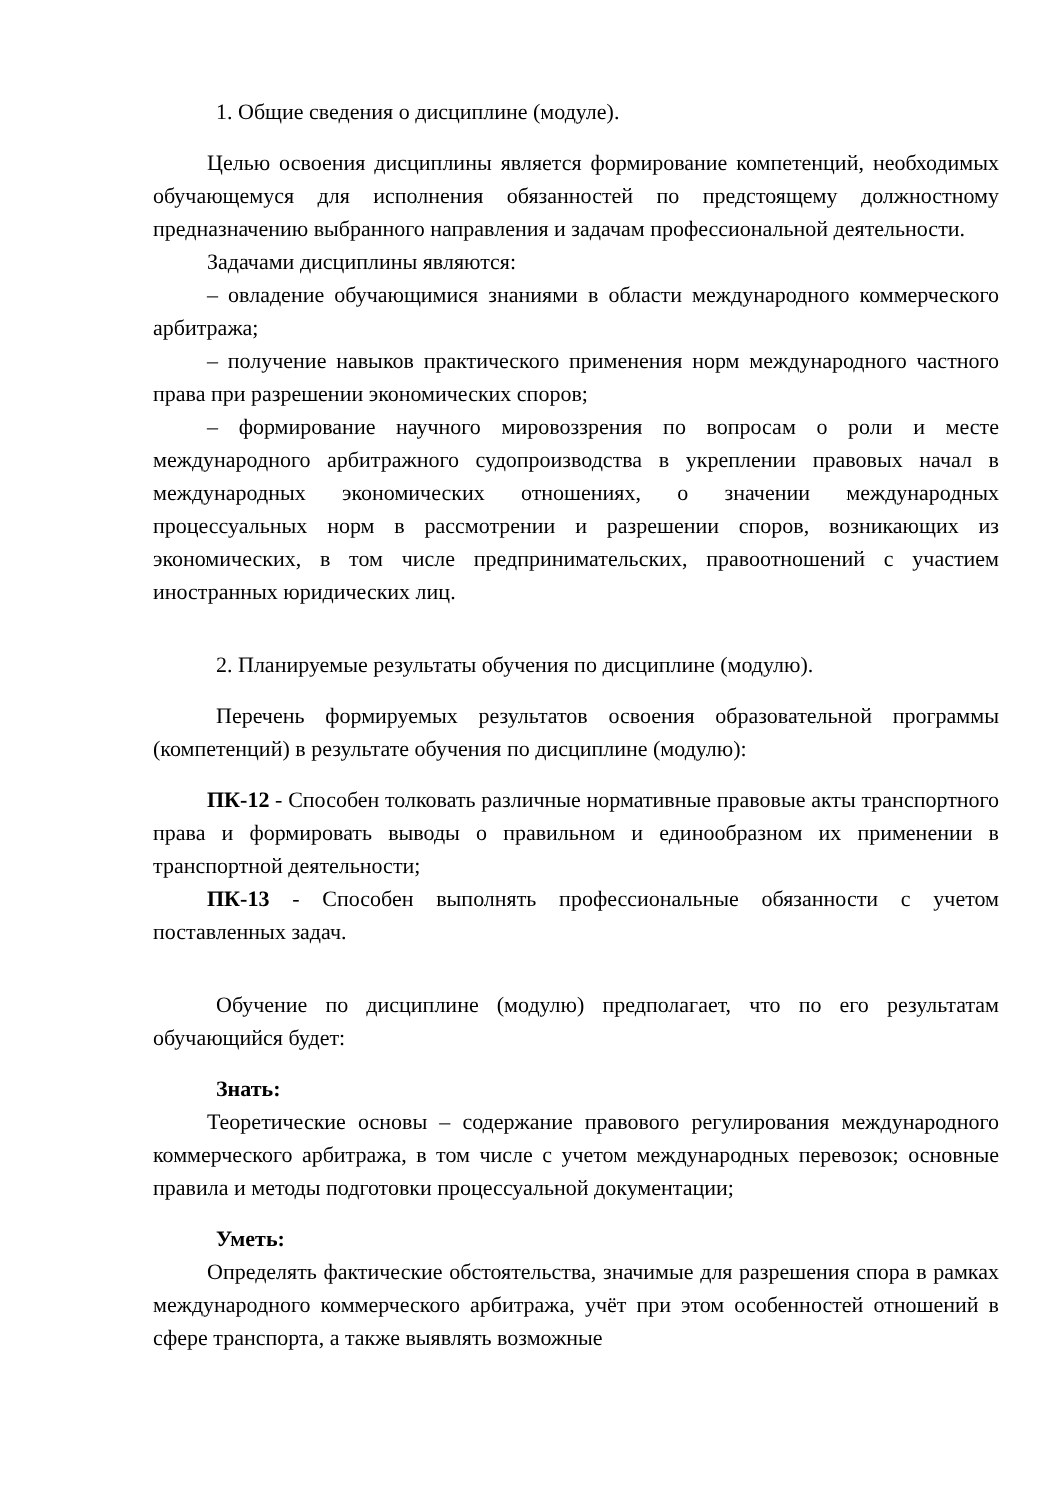1. Общие сведения о дисциплине (модуле).
Целью освоения дисциплины является формирование компетенций, необходимых обучающемуся для исполнения обязанностей по предстоящему должностному предназначению выбранного направления и задачам профессиональной деятельности.
Задачами дисциплины являются:
– овладение обучающимися знаниями в области международного коммерческого арбитража;
– получение навыков практического применения норм международного частного права при разрешении экономических споров;
– формирование научного мировоззрения по вопросам о роли и месте международного арбитражного судопроизводства в укреплении правовых начал в международных экономических отношениях, о значении международных процессуальных норм в рассмотрении и разрешении споров, возникающих из экономических, в том числе предпринимательских, правоотношений с участием иностранных юридических лиц.
2. Планируемые результаты обучения по дисциплине (модулю).
Перечень формируемых результатов освоения образовательной программы (компетенций) в результате обучения по дисциплине (модулю):
ПК-12 - Способен толковать различные нормативные правовые акты транспортного права и формировать выводы о правильном и единообразном их применении в транспортной деятельности;
ПК-13 - Способен выполнять профессиональные обязанности с учетом поставленных задач.
Обучение по дисциплине (модулю) предполагает, что по его результатам обучающийся будет:
Знать:
Теоретические основы – содержание правового регулирования международного коммерческого арбитража, в том числе с учетом международных перевозок; основные правила и методы подготовки процессуальной документации;
Уметь:
Определять фактические обстоятельства, значимые для разрешения спора в рамках международного коммерческого арбитража, учёт при этом особенностей отношений в сфере транспорта, а также выявлять возможные